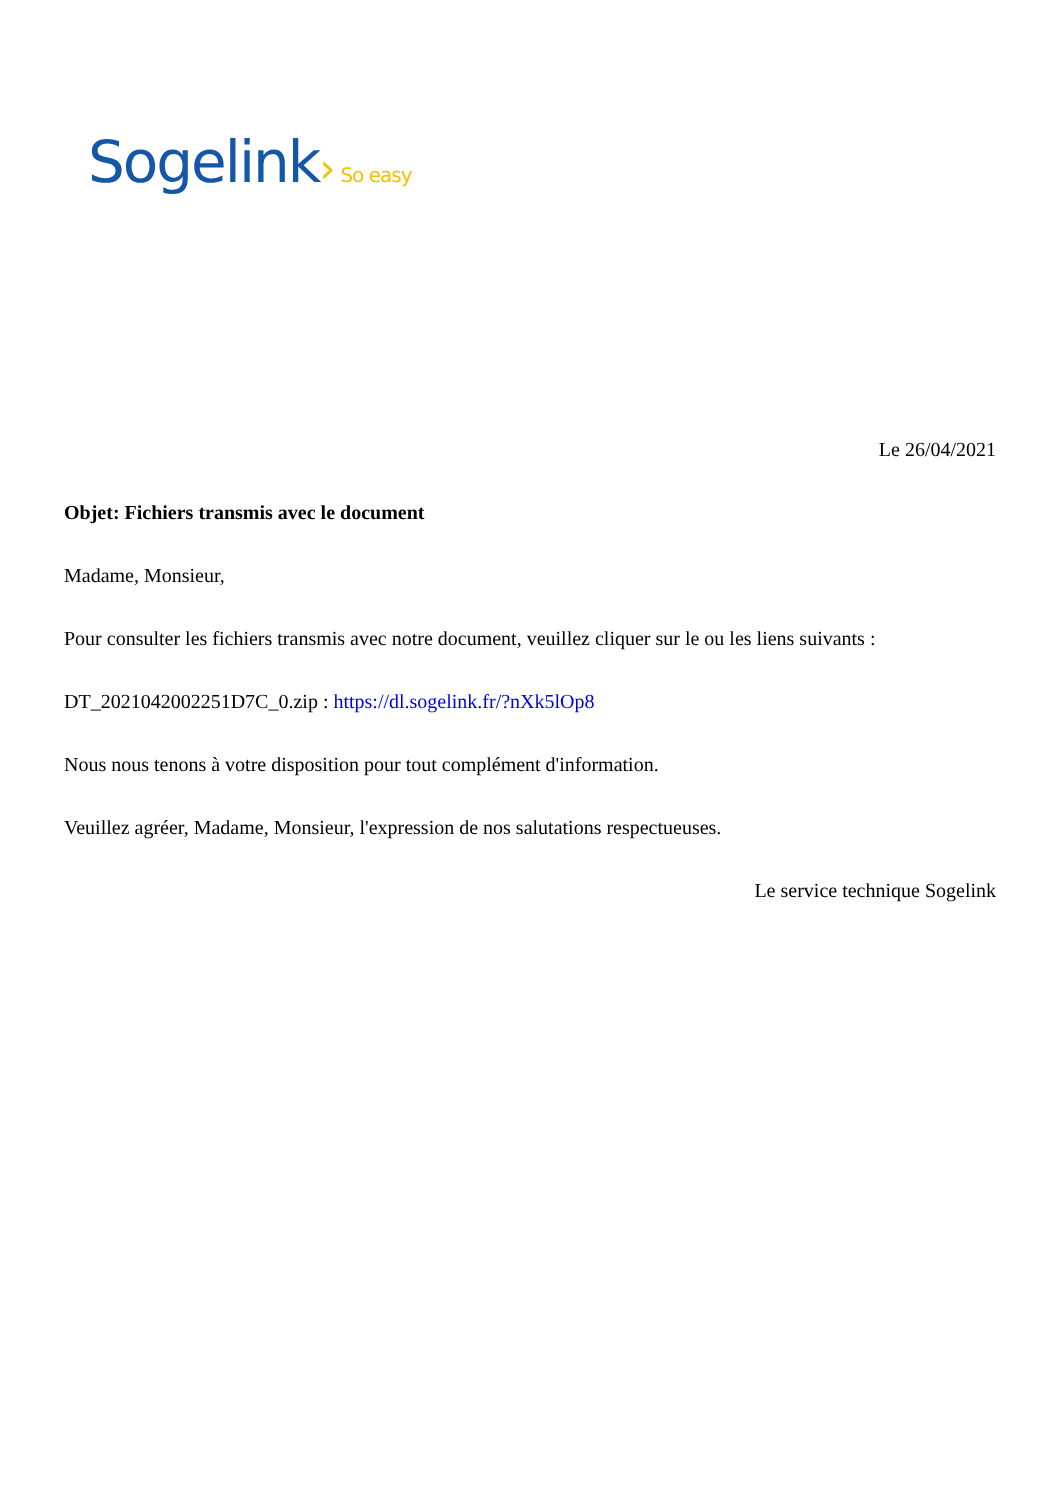Sogelink› So easy
Le 26/04/2021
Objet: Fichiers transmis avec le document
Madame, Monsieur,
Pour consulter les fichiers transmis avec notre document, veuillez cliquer sur le ou les liens suivants :
DT_2021042002251D7C_0.zip : https://dl.sogelink.fr/?nXk5lOp8
Nous nous tenons à votre disposition pour tout complément d'information.
Veuillez agréer, Madame, Monsieur, l'expression de nos salutations respectueuses.
Le service technique Sogelink